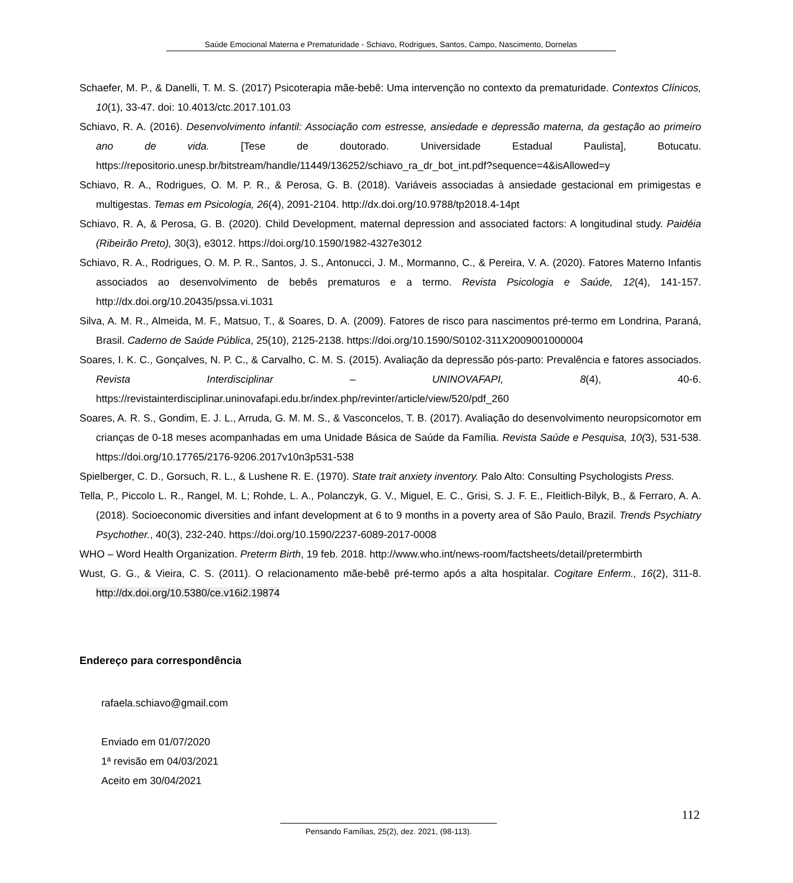Saúde Emocional Materna e Prematuridade - Schiavo, Rodrigues, Santos, Campo, Nascimento, Dornelas
Schaefer, M. P., & Danelli, T. M. S. (2017) Psicoterapia mãe-bebê: Uma intervenção no contexto da prematuridade. Contextos Clínicos, 10(1), 33-47. doi: 10.4013/ctc.2017.101.03
Schiavo, R. A. (2016). Desenvolvimento infantil: Associação com estresse, ansiedade e depressão materna, da gestação ao primeiro ano de vida. [Tese de doutorado. Universidade Estadual Paulista], Botucatu. https://repositorio.unesp.br/bitstream/handle/11449/136252/schiavo_ra_dr_bot_int.pdf?sequence=4&isAllowed=y
Schiavo, R. A., Rodrigues, O. M. P. R., & Perosa, G. B. (2018). Variáveis associadas à ansiedade gestacional em primigestas e multigestas. Temas em Psicologia, 26(4), 2091-2104. http://dx.doi.org/10.9788/tp2018.4-14pt
Schiavo, R. A, & Perosa, G. B. (2020). Child Development, maternal depression and associated factors: A longitudinal study. Paidéia (Ribeirão Preto), 30(3), e3012. https://doi.org/10.1590/1982-4327e3012
Schiavo, R. A., Rodrigues, O. M. P. R., Santos, J. S., Antonucci, J. M., Mormanno, C., & Pereira, V. A. (2020). Fatores Materno Infantis associados ao desenvolvimento de bebês prematuros e a termo. Revista Psicologia e Saúde, 12(4), 141-157. http://dx.doi.org/10.20435/pssa.vi.1031
Silva, A. M. R., Almeida, M. F., Matsuo, T., & Soares, D. A. (2009). Fatores de risco para nascimentos pré-termo em Londrina, Paraná, Brasil. Caderno de Saúde Pública, 25(10), 2125-2138. https://doi.org/10.1590/S0102-311X2009001000004
Soares, I. K. C., Gonçalves, N. P. C., & Carvalho, C. M. S. (2015). Avaliação da depressão pós-parto: Prevalência e fatores associados. Revista Interdisciplinar – UNINOVAFAPI, 8(4), 40-6. https://revistainterdisciplinar.uninovafapi.edu.br/index.php/revinter/article/view/520/pdf_260
Soares, A. R. S., Gondim, E. J. L., Arruda, G. M. M. S., & Vasconcelos, T. B. (2017). Avaliação do desenvolvimento neuropsicomotor em crianças de 0-18 meses acompanhadas em uma Unidade Básica de Saúde da Família. Revista Saúde e Pesquisa, 10(3), 531-538. https://doi.org/10.17765/2176-9206.2017v10n3p531-538
Spielberger, C. D., Gorsuch, R. L., & Lushene R. E. (1970). State trait anxiety inventory. Palo Alto: Consulting Psychologists Press.
Tella, P., Piccolo L. R., Rangel, M. L; Rohde, L. A., Polanczyk, G. V., Miguel, E. C., Grisi, S. J. F. E., Fleitlich-Bilyk, B., & Ferraro, A. A. (2018). Socioeconomic diversities and infant development at 6 to 9 months in a poverty area of São Paulo, Brazil. Trends Psychiatry Psychother., 40(3), 232-240. https://doi.org/10.1590/2237-6089-2017-0008
WHO – Word Health Organization. Preterm Birth, 19 feb. 2018. http://www.who.int/news-room/factsheets/detail/pretermbirth
Wust, G. G., & Vieira, C. S. (2011). O relacionamento mãe-bebê pré-termo após a alta hospitalar. Cogitare Enferm., 16(2), 311-8. http://dx.doi.org/10.5380/ce.v16i2.19874
Endereço para correspondência
rafaela.schiavo@gmail.com
Enviado em 01/07/2020
1ª revisão em 04/03/2021
Aceito em 30/04/2021
112
Pensando Famílias, 25(2), dez. 2021, (98-113).